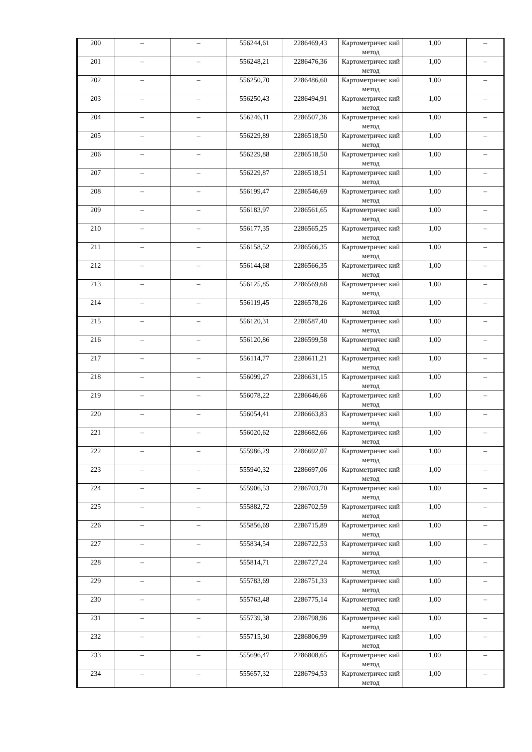| 200 | – | – | 556244,61 | 2286469,43 | Картометричес кий метод | 1,00 | – |
| 201 | – | – | 556248,21 | 2286476,36 | Картометричес кий метод | 1,00 | – |
| 202 | – | – | 556250,70 | 2286486,60 | Картометричес кий метод | 1,00 | – |
| 203 | – | – | 556250,43 | 2286494,91 | Картометричес кий метод | 1,00 | – |
| 204 | – | – | 556246,11 | 2286507,36 | Картометричес кий метод | 1,00 | – |
| 205 | – | – | 556229,89 | 2286518,50 | Картометричес кий метод | 1,00 | – |
| 206 | – | – | 556229,88 | 2286518,50 | Картометричес кий метод | 1,00 | – |
| 207 | – | – | 556229,87 | 2286518,51 | Картометричес кий метод | 1,00 | – |
| 208 | – | – | 556199,47 | 2286546,69 | Картометричес кий метод | 1,00 | – |
| 209 | – | – | 556183,97 | 2286561,65 | Картометричес кий метод | 1,00 | – |
| 210 | – | – | 556177,35 | 2286565,25 | Картометричес кий метод | 1,00 | – |
| 211 | – | – | 556158,52 | 2286566,35 | Картометричес кий метод | 1,00 | – |
| 212 | – | – | 556144,68 | 2286566,35 | Картометричес кий метод | 1,00 | – |
| 213 | – | – | 556125,85 | 2286569,68 | Картометричес кий метод | 1,00 | – |
| 214 | – | – | 556119,45 | 2286578,26 | Картометричес кий метод | 1,00 | – |
| 215 | – | – | 556120,31 | 2286587,40 | Картометричес кий метод | 1,00 | – |
| 216 | – | – | 556120,86 | 2286599,58 | Картометричес кий метод | 1,00 | – |
| 217 | – | – | 556114,77 | 2286611,21 | Картометричес кий метод | 1,00 | – |
| 218 | – | – | 556099,27 | 2286631,15 | Картометричес кий метод | 1,00 | – |
| 219 | – | – | 556078,22 | 2286646,66 | Картометричес кий метод | 1,00 | – |
| 220 | – | – | 556054,41 | 2286663,83 | Картометричес кий метод | 1,00 | – |
| 221 | – | – | 556020,62 | 2286682,66 | Картометричес кий метод | 1,00 | – |
| 222 | – | – | 555986,29 | 2286692,07 | Картометричес кий метод | 1,00 | – |
| 223 | – | – | 555940,32 | 2286697,06 | Картометричес кий метод | 1,00 | – |
| 224 | – | – | 555906,53 | 2286703,70 | Картометричес кий метод | 1,00 | – |
| 225 | – | – | 555882,72 | 2286702,59 | Картометричес кий метод | 1,00 | – |
| 226 | – | – | 555856,69 | 2286715,89 | Картометричес кий метод | 1,00 | – |
| 227 | – | – | 555834,54 | 2286722,53 | Картометричес кий метод | 1,00 | – |
| 228 | – | – | 555814,71 | 2286727,24 | Картометричес кий метод | 1,00 | – |
| 229 | – | – | 555783,69 | 2286751,33 | Картометричес кий метод | 1,00 | – |
| 230 | – | – | 555763,48 | 2286775,14 | Картометричес кий метод | 1,00 | – |
| 231 | – | – | 555739,38 | 2286798,96 | Картометричес кий метод | 1,00 | – |
| 232 | – | – | 555715,30 | 2286806,99 | Картометричес кий метод | 1,00 | – |
| 233 | – | – | 555696,47 | 2286808,65 | Картометричес кий метод | 1,00 | – |
| 234 | – | – | 555657,32 | 2286794,53 | Картометричес кий метод | 1,00 | – |